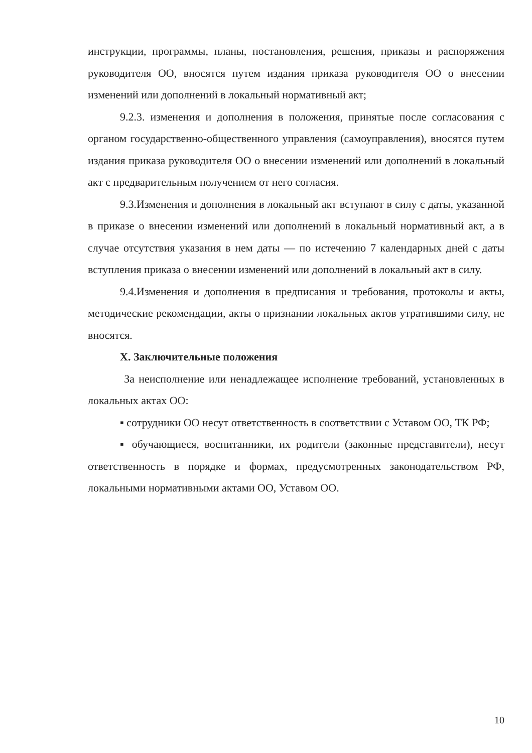инструкции, программы, планы, постановления, решения, приказы и распоряжения руководителя ОО, вносятся путем издания приказа руководителя ОО о внесении изменений или дополнений в локальный нормативный акт;
9.2.3. изменения и дополнения в положения, принятые после согласования с органом государственно-общественного управления (самоуправления), вносятся путем издания приказа руководителя ОО о внесении изменений или дополнений в локальный акт с предварительным получением от него согласия.
9.3.Изменения и дополнения в локальный акт вступают в силу с даты, указанной в приказе о внесении изменений или дополнений в локальный нормативный акт, а в случае отсутствия указания в нем даты — по истечению 7 календарных дней с даты вступления приказа о внесении изменений или дополнений в локальный акт в силу.
9.4.Изменения и дополнения в предписания и требования, протоколы и акты, методические рекомендации, акты о признании локальных актов утратившими силу, не вносятся.
X. Заключительные положения
За неисполнение или ненадлежащее исполнение требований, установленных в локальных актах ОО:
▪ сотрудники ОО несут ответственность в соответствии с Уставом ОО, ТК РФ;
▪ обучающиеся, воспитанники, их родители (законные представители), несут ответственность в порядке и формах, предусмотренных законодательством РФ, локальными нормативными актами ОО, Уставом ОО.
10